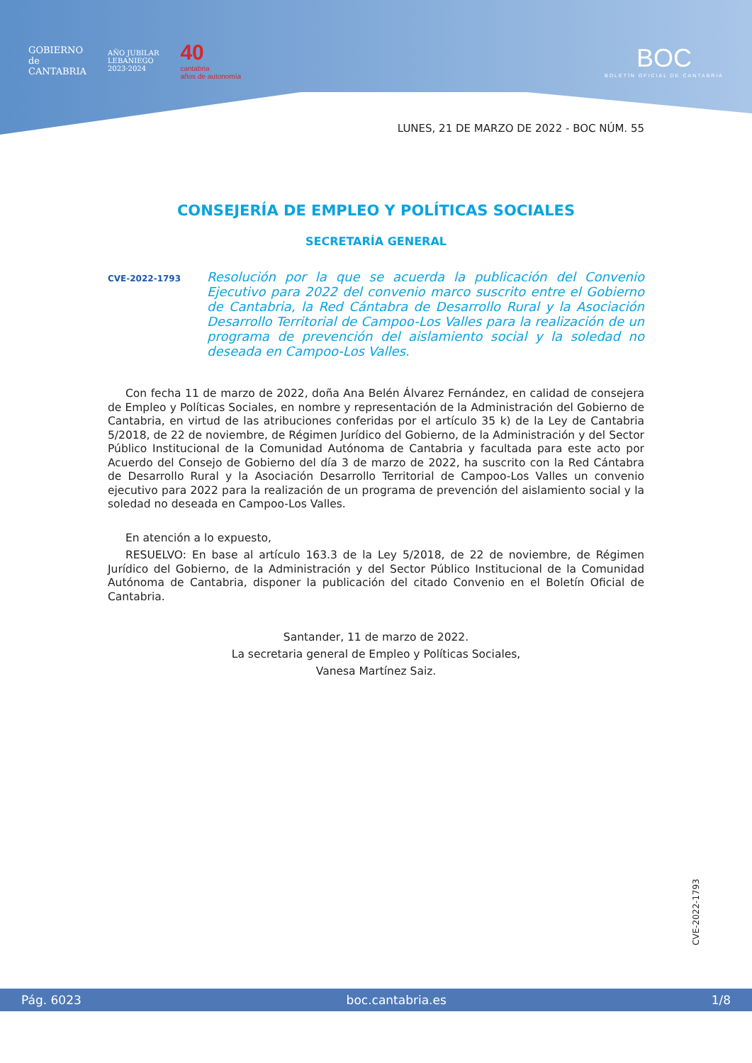GOBIERNO
de
CANTABRIA
AÑO JUBILAR
LEBANIEGO
2023·2024
40
cantabria
años de autonomía
BOC
BOLETÍN OFICIAL DE CANTABRIA
LUNES, 21 DE MARZO DE 2022 - BOC NÚM. 55
CONSEJERÍA DE EMPLEO Y POLÍTICAS SOCIALES
SECRETARÍA GENERAL
CVE-2022-1793
Resolución por la que se acuerda la publicación del Convenio Ejecutivo para 2022 del convenio marco suscrito entre el Gobierno de Cantabria, la Red Cántabra de Desarrollo Rural y la Asociación Desarrollo Territorial de Campoo-Los Valles para la realización de un programa de prevención del aislamiento social y la soledad no deseada en Campoo-Los Valles.
Con fecha 11 de marzo de 2022, doña Ana Belén Álvarez Fernández, en calidad de consejera de Empleo y Políticas Sociales, en nombre y representación de la Administración del Gobierno de Cantabria, en virtud de las atribuciones conferidas por el artículo 35 k) de la Ley de Cantabria 5/2018, de 22 de noviembre, de Régimen Jurídico del Gobierno, de la Administración y del Sector Público Institucional de la Comunidad Autónoma de Cantabria y facultada para este acto por Acuerdo del Consejo de Gobierno del día 3 de marzo de 2022, ha suscrito con la Red Cántabra de Desarrollo Rural y la Asociación Desarrollo Territorial de Campoo-Los Valles un convenio ejecutivo para 2022 para la realización de un programa de prevención del aislamiento social y la soledad no deseada en Campoo-Los Valles.
En atención a lo expuesto,
RESUELVO: En base al artículo 163.3 de la Ley 5/2018, de 22 de noviembre, de Régimen Jurídico del Gobierno, de la Administración y del Sector Público Institucional de la Comunidad Autónoma de Cantabria, disponer la publicación del citado Convenio en el Boletín Oficial de Cantabria.
Santander, 11 de marzo de 2022.
La secretaria general de Empleo y Políticas Sociales,
Vanesa Martínez Saiz.
CVE-2022-1793
Pág. 6023 boc.cantabria.es 1/8